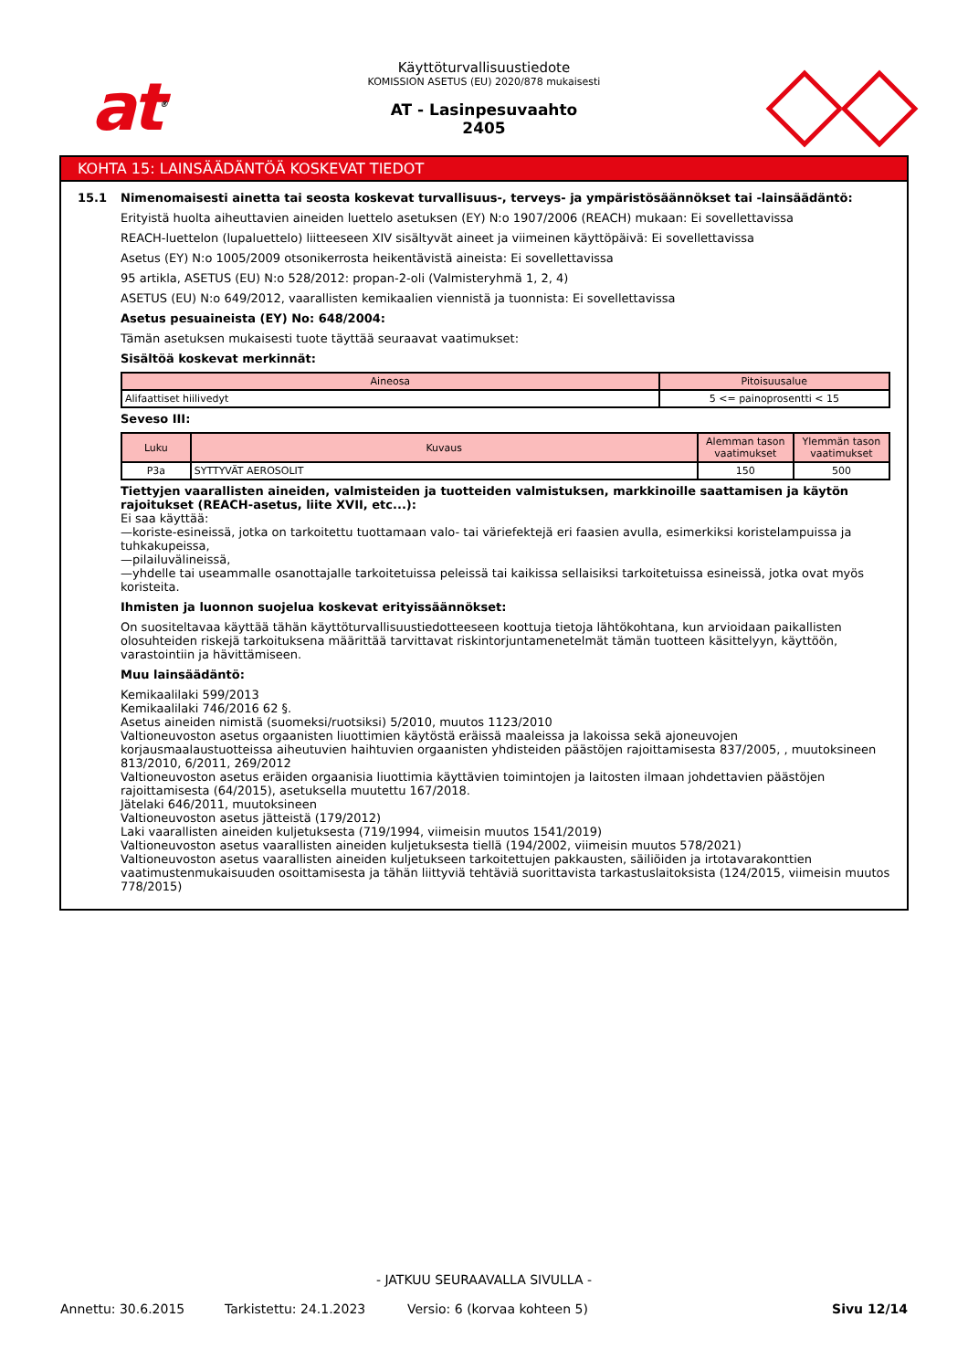at<sup>®</sup>
Käyttöturvallisuustiedote
KOMISSION ASETUS (EU) 2020/878 mukaisesti
AT - Lasinpesuvaahto
2405
KOHTA 15: LAINSÄÄDÄNTÖÄ KOSKEVAT TIEDOT
15.1 Nimenomaisesti ainetta tai seosta koskevat turvallisuus-, terveys- ja ympäristösäännökset tai -lainsäädäntö:
Erityistä huolta aiheuttavien aineiden luettelo asetuksen (EY) N:o 1907/2006 (REACH) mukaan: Ei sovellettavissa
REACH-luettelon (lupaluettelo) liitteeseen XIV sisältyvät aineet ja viimeinen käyttöpäivä: Ei sovellettavissa
Asetus (EY) N:o 1005/2009 otsonikerrosta heikentävistä aineista: Ei sovellettavissa
95 artikla, ASETUS (EU) N:o 528/2012: propan-2-oli (Valmisteryhmä 1, 2, 4)
ASETUS (EU) N:o 649/2012, vaarallisten kemikaalien viennistä ja tuonnista: Ei sovellettavissa
Asetus pesuaineista (EY) No: 648/2004:
Tämän asetuksen mukaisesti tuote täyttää seuraavat vaatimukset:
Sisältöä koskevat merkinnät:
| Aineosa | Pitoisuusalue |
| --- | --- |
| Alifaattiset hiilivedyt | 5 <= painoprosentti < 15 |
Seveso III:
| Luku | Kuvaus | Alemman tason vaatimukset | Ylemmän tason vaatimukset |
| --- | --- | --- | --- |
| P3a | SYTTYVÄT AEROSOLIT | 150 | 500 |
Tiettyjen vaarallisten aineiden, valmisteiden ja tuotteiden valmistuksen, markkinoille saattamisen ja käytön rajoitukset (REACH-asetus, liite XVII, etc...):
Ei saa käyttää:
—koriste-esineissä, jotka on tarkoitettu tuottamaan valo- tai väriefektejä eri faasien avulla, esimerkiksi koristelampuissa ja tuhkakupeissa,
—pilailuvälineissä,
—yhdelle tai useammalle osanottajalle tarkoitetuissa peleissä tai kaikissa sellaisiksi tarkoitetuissa esineissä, jotka ovat myös koristeita.
Ihmisten ja luonnon suojelua koskevat erityissäännökset:
On suositeltavaa käyttää tähän käyttöturvallisuustiedotteeseen koottuja tietoja lähtökohtana, kun arvioidaan paikallisten olosuhteiden riskejä tarkoituksena määrittää tarvittavat riskintorjuntamenetelmät tämän tuotteen käsittelyyn, käyttöön, varastointiin ja hävittämiseen.
Muu lainsäädäntö:
Kemikaalilaki 599/2013
Kemikaalilaki 746/2016 62 §.
Asetus aineiden nimistä (suomeksi/ruotsiksi) 5/2010, muutos 1123/2010
Valtioneuvoston asetus orgaanisten liuottimien käytöstä eräissä maaleissa ja lakoissa sekä ajoneuvojen korjausmaalaustuotteissa aiheutuvien haihtuvien orgaanisten yhdisteiden päästöjen rajoittamisesta 837/2005, , muutoksineen 813/2010, 6/2011, 269/2012
Valtioneuvoston asetus eräiden orgaanisia liuottimia käyttävien toimintojen ja laitosten ilmaan johdettavien päästöjen rajoittamisesta (64/2015), asetuksella muutettu 167/2018.
Jätelaki 646/2011, muutoksineen
Valtioneuvoston asetus jätteistä (179/2012)
Laki vaarallisten aineiden kuljetuksesta (719/1994, viimeisin muutos 1541/2019)
Valtioneuvoston asetus vaarallisten aineiden kuljetuksesta tiellä (194/2002, viimeisin muutos 578/2021)
Valtioneuvoston asetus vaarallisten aineiden kuljetukseen tarkoitettujen pakkausten, säiliöiden ja irtotavarakonttien vaatimustenmukaisuuden osoittamisesta ja tähän liittyviä tehtäviä suorittavista tarkastuslaitoksista (124/2015, viimeisin muutos 778/2015)
- JATKUU SEURAAVALLA SIVULLA -
Annettu: 30.6.2015 Tarkistettu: 24.1.2023 Versio: 6 (korvaa kohteen 5) Sivu 12/14